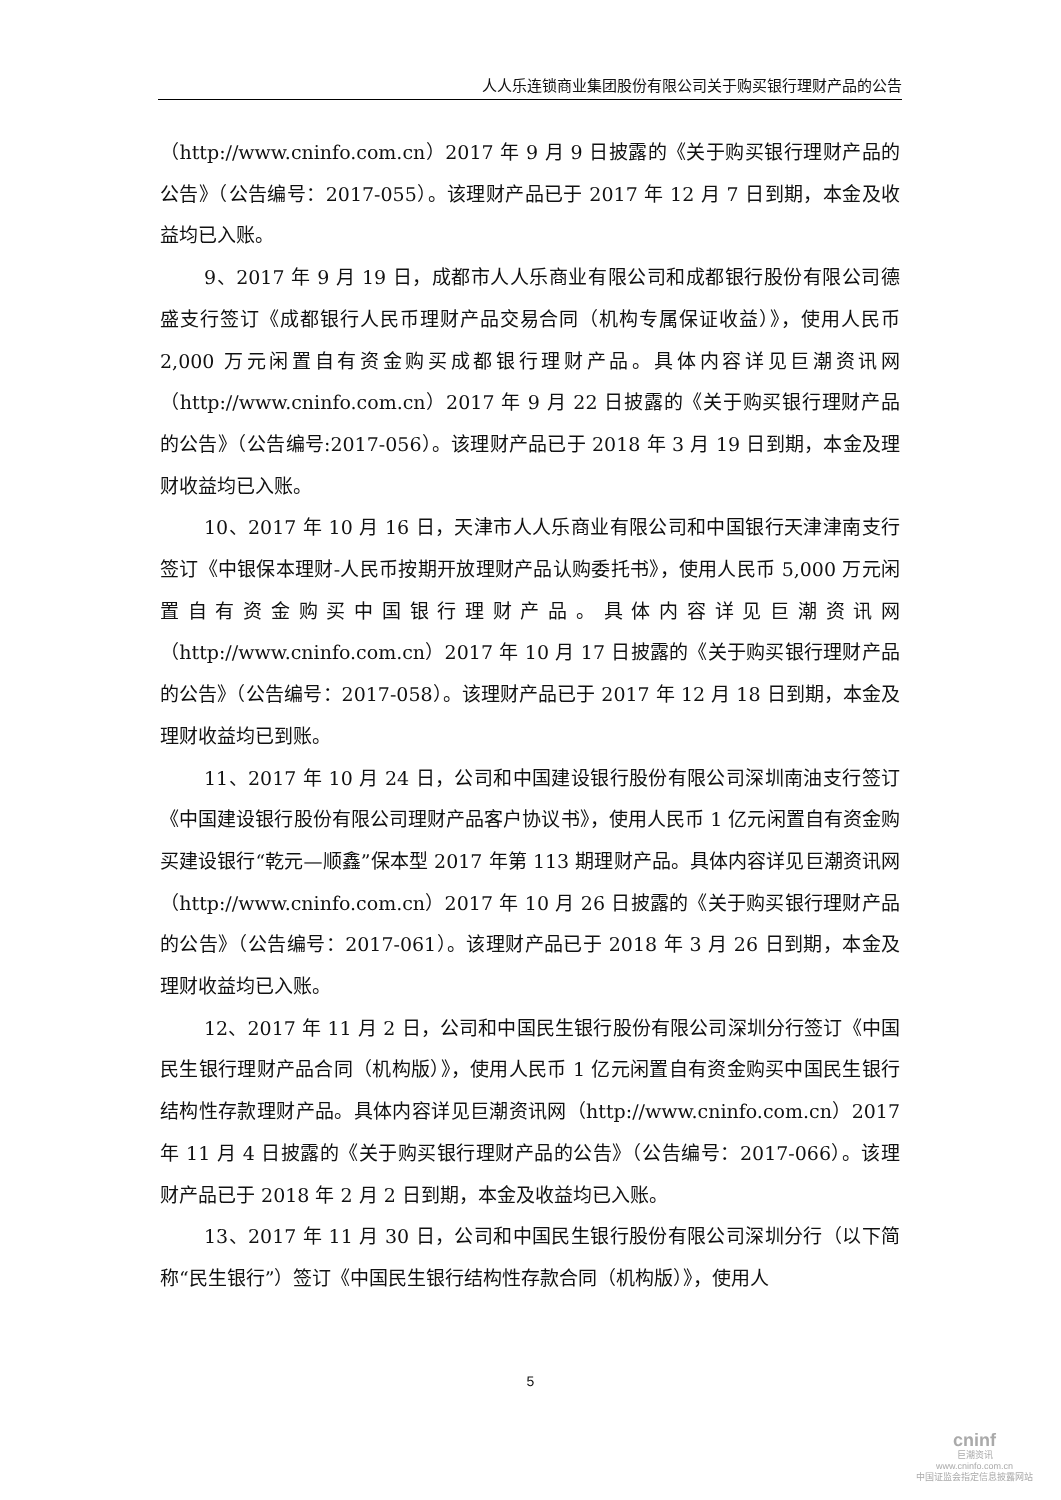人人乐连锁商业集团股份有限公司关于购买银行理财产品的公告
（http://www.cninfo.com.cn）2017 年 9 月 9 日披露的《关于购买银行理财产品的公告》（公告编号：2017-055）。该理财产品已于 2017 年 12 月 7 日到期，本金及收益均已入账。
9、2017 年 9 月 19 日，成都市人人乐商业有限公司和成都银行股份有限公司德盛支行签订《成都银行人民币理财产品交易合同（机构专属保证收益）》，使用人民币 2,000 万元闲置自有资金购买成都银行理财产品。具体内容详见巨潮资讯网（http://www.cninfo.com.cn）2017 年 9 月 22 日披露的《关于购买银行理财产品的公告》（公告编号:2017-056）。该理财产品已于 2018 年 3 月 19 日到期，本金及理财收益均已入账。
10、2017 年 10 月 16 日，天津市人人乐商业有限公司和中国银行天津津南支行签订《中银保本理财-人民币按期开放理财产品认购委托书》，使用人民币 5,000 万元闲置自有资金购买中国银行理财产品。具体内容详见巨潮资讯网（http://www.cninfo.com.cn）2017 年 10 月 17 日披露的《关于购买银行理财产品的公告》（公告编号：2017-058）。该理财产品已于 2017 年 12 月 18 日到期，本金及理财收益均已到账。
11、2017 年 10 月 24 日，公司和中国建设银行股份有限公司深圳南油支行签订《中国建设银行股份有限公司理财产品客户协议书》，使用人民币 1 亿元闲置自有资金购买建设银行“乾元—顺鑫”保本型 2017 年第 113 期理财产品。具体内容详见巨潮资讯网（http://www.cninfo.com.cn）2017 年 10 月 26 日披露的《关于购买银行理财产品的公告》（公告编号：2017-061）。该理财产品已于 2018 年 3 月 26 日到期，本金及理财收益均已入账。
12、2017 年 11 月 2 日，公司和中国民生银行股份有限公司深圳分行签订《中国民生银行理财产品合同（机构版）》，使用人民币 1 亿元闲置自有资金购买中国民生银行结构性存款理财产品。具体内容详见巨潮资讯网（http://www.cninfo.com.cn）2017 年 11 月 4 日披露的《关于购买银行理财产品的公告》（公告编号：2017-066）。该理财产品已于 2018 年 2 月 2 日到期，本金及收益均已入账。
13、2017 年 11 月 30 日，公司和中国民生银行股份有限公司深圳分行（以下简称“民生银行”）签订《中国民生银行结构性存款合同（机构版）》，使用人
5
cninf
巨潮资讯
www.cninfo.com.cn
中国证监会指定信息披露网站